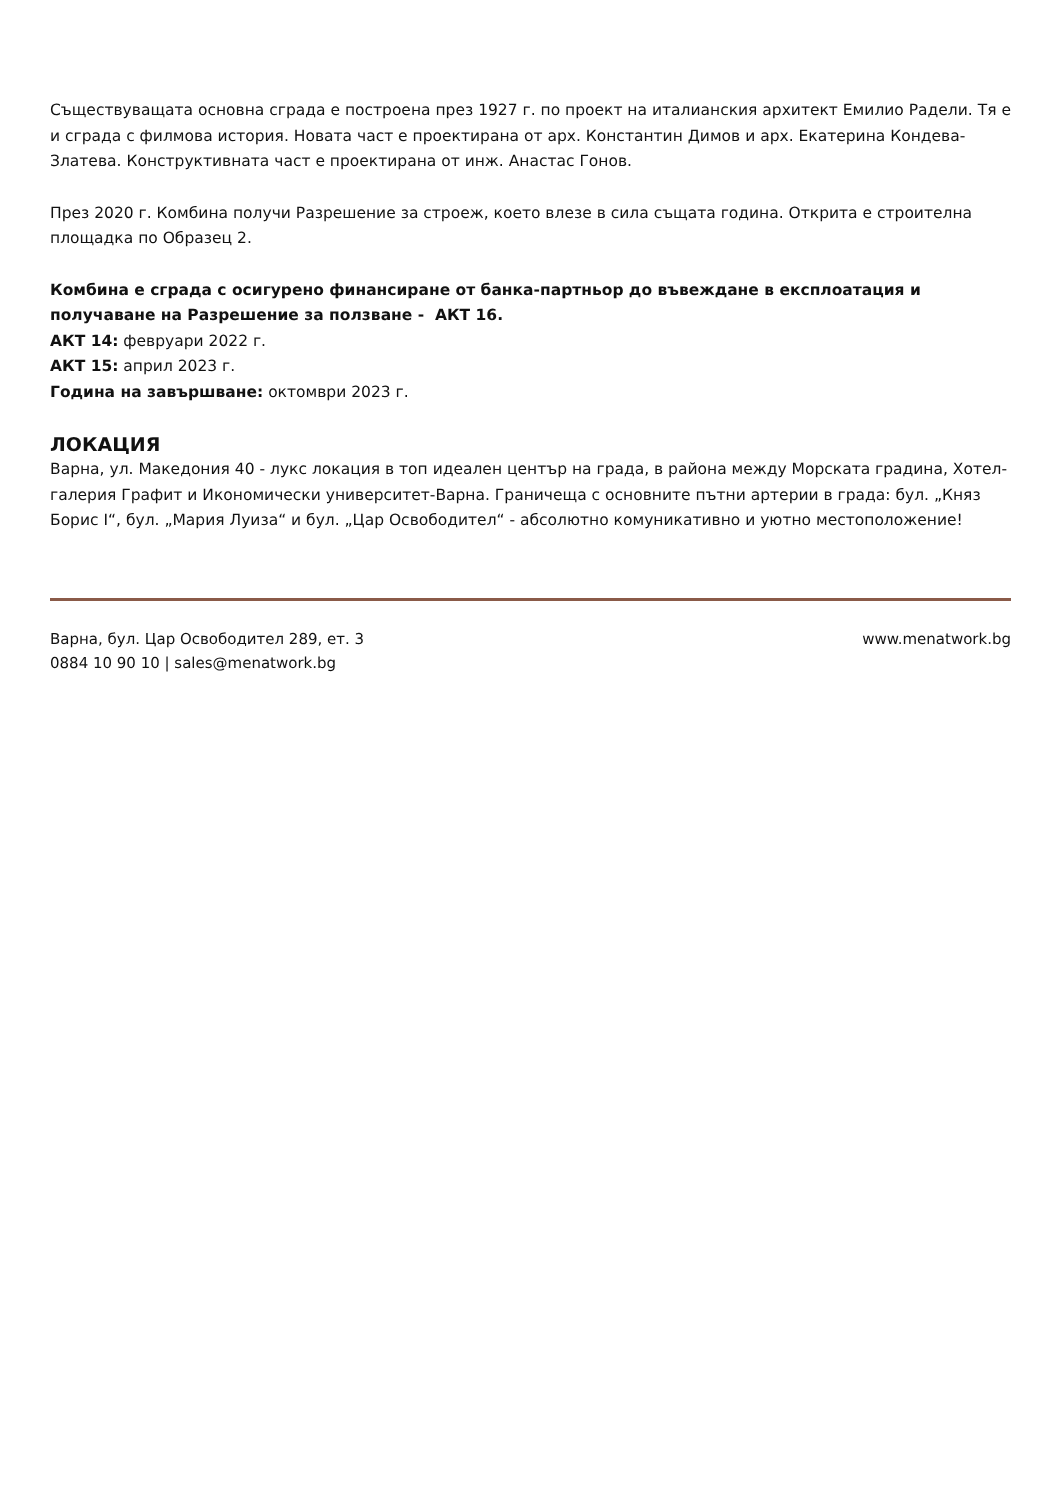Съществуващата основна сграда е построена през 1927 г. по проект на италианския архитект Емилио Радели. Тя е и сграда с филмова история. Новата част е проектирана от арх. Константин Димов и арх. Екатерина Кондева-Златева. Конструктивната част е проектирана от инж. Анастас Гонов.
През 2020 г. Комбина получи Разрешение за строеж, което влезе в сила същата година. Открита е строителна площадка по Образец 2.
Комбина е сграда с осигурено финансиране от банка-партньор до въвеждане в експлоатация и получаване на Разрешение за ползване - АКТ 16.
АКТ 14: февруари 2022 г.
АКТ 15: април 2023 г.
Година на завършване: октомври 2023 г.
ЛОКАЦИЯ
Варна, ул. Македония 40 - лукс локация в топ идеален център на града, в района между Морската градина, Хотел-галерия Графит и Икономически университет-Варна. Граничеща с основните пътни артерии в града: бул. „Княз Борис I“, бул. „Мария Луиза“ и бул. „Цар Освободител“ - абсолютно комуникативно и уютно местоположение!
Варна, бул. Цар Освободител 289, ет. 3
0884 10 90 10 | sales@menatwork.bg
www.menatwork.bg